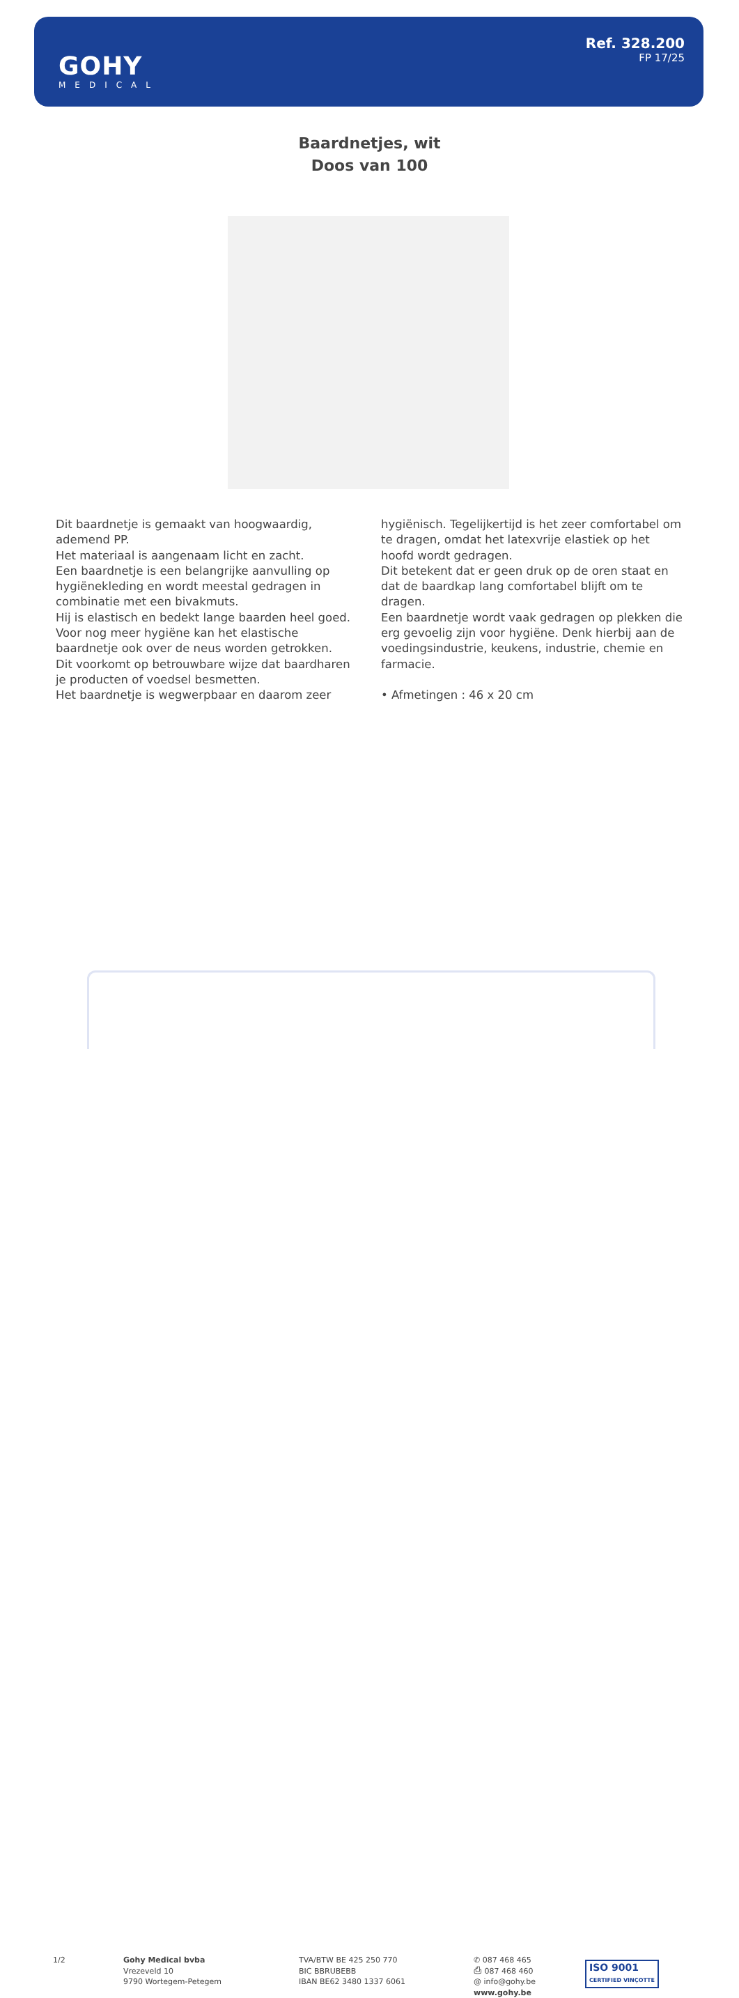GOHY
MEDICAL
Ref. 328.200
FP 17/25
Baardnetjes, wit
Doos van 100
Dit baardnetje is gemaakt van hoogwaardig, ademend PP.
Het materiaal is aangenaam licht en zacht.
Een baardnetje is een belangrijke aanvulling op hygiënekleding en wordt meestal gedragen in combinatie met een bivakmuts.
Hij is elastisch en bedekt lange baarden heel goed.
Voor nog meer hygiëne kan het elastische baardnetje ook over de neus worden getrokken.
Dit voorkomt op betrouwbare wijze dat baardharen je producten of voedsel besmetten.
Het baardnetje is wegwerpbaar en daarom zeer hygiënisch. Tegelijkertijd is het zeer comfortabel om te dragen, omdat het latexvrije elastiek op het hoofd wordt gedragen.
Dit betekent dat er geen druk op de oren staat en dat de baardkap lang comfortabel blijft om te dragen.
Een baardnetje wordt vaak gedragen op plekken die erg gevoelig zijn voor hygiëne. Denk hierbij aan de voedingsindustrie, keukens, industrie, chemie en farmacie.
• Afmetingen : 46 x 20 cm
1/2
Gohy Medical bvba
Vrezeveld 10
9790 Wortegem-Petegem
TVA/BTW BE 425 250 770
BIC BBRUBEBB
IBAN BE62 3480 1337 6061
✆ 087 468 465
⎙ 087 468 460
@ info@gohy.be
www.gohy.be
ISO 9001
CERTIFIED VINÇOTTE